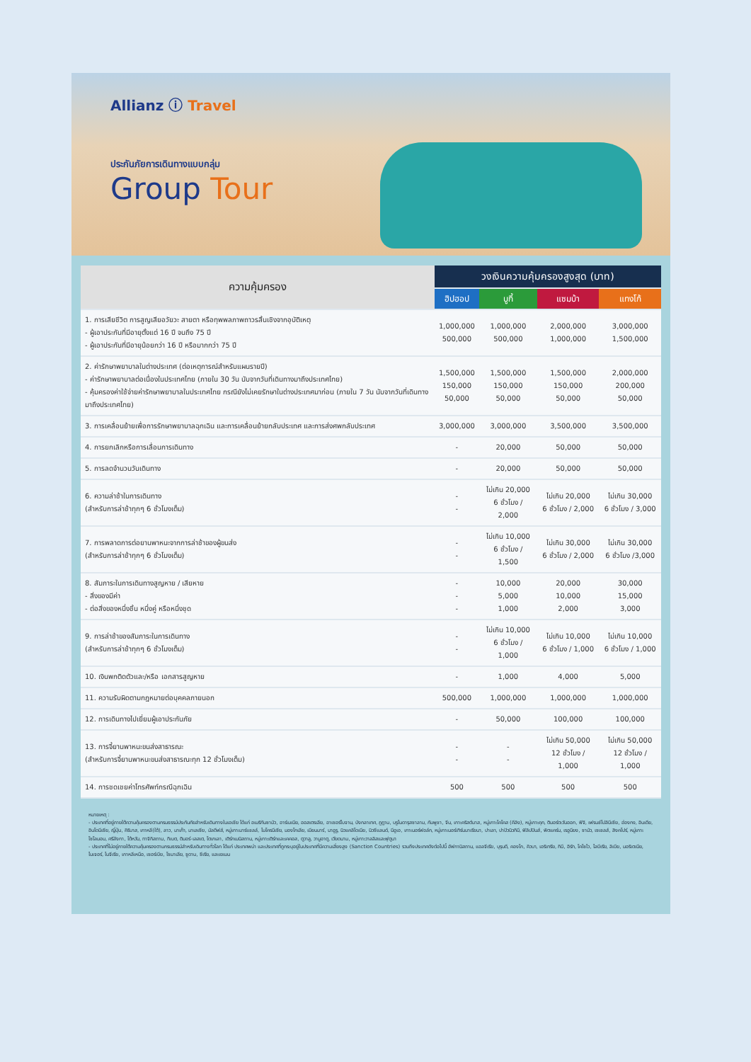Allianz ⓘ Travel
ประกันภัยการเดินทางแบบกลุ่ม
Group Tour
| ความคุ้มครอง | วงเงินความคุ้มครองสูงสุด (บาท) | | | |
| --- | --- | --- | --- | --- |
| | ฮิปฮอป | บูกี้ | แซมบ้า | แทงโก้ |
| 1. การเสียชีวิต การสูญเสียอวัยวะ สายตา หรือทุพพลภาพถาวรสิ้นเชิงจากอุบัติเหตุ - ผู้เอาประกันที่มีอายุตั้งแต่ 16 ปี จนถึง 75 ปี - ผู้เอาประกันที่มีอายุน้อยกว่า 16 ปี หรือมากกว่า 75 ปี | 1,000,000 500,000 | 1,000,000 500,000 | 2,000,000 1,000,000 | 3,000,000 1,500,000 |
| 2. ค่ารักษาพยาบาลในต่างประเทศ (ต่อเหตุการณ์สำหรับแผนรายปี) - ค่ารักษาพยาบาลต่อเนื่องในประเทศไทย (ภายใน 30 วัน นับจากวันที่เดินทางมาถึงประเทศไทย) - คุ้มครองค่าใช้จ่ายค่ารักษาพยาบาลในประเทศไทย กรณียังไม่เคยรักษาในต่างประเทศมาก่อน (ภายใน 7 วัน นับจากวันที่เดินทางมาถึงประเทศไทย) | 1,500,000 150,000 50,000 | 1,500,000 150,000 50,000 | 1,500,000 150,000 50,000 | 2,000,000 200,000 50,000 |
| 3. การเคลื่อนย้ายเพื่อการรักษาพยาบาลฉุกเฉิน และการเคลื่อนย้ายกลับประเทศ และการส่งศพกลับประเทศ | 3,000,000 | 3,000,000 | 3,500,000 | 3,500,000 |
| 4. การยกเลิกหรือการเลื่อนการเดินทาง | - | 20,000 | 50,000 | 50,000 |
| 5. การลดจำนวนวันเดินทาง | - | 20,000 | 50,000 | 50,000 |
| 6. ความล่าช้าในการเดินทาง (สำหรับการล่าช้าทุกๆ 6 ชั่วโมงเต็ม) | - - | ไม่เกิน 20,000 6 ชั่วโมง / 2,000 | ไม่เกิน 20,000 6 ชั่วโมง / 2,000 | ไม่เกิน 30,000 6 ชั่วโมง / 3,000 |
| 7. การพลาดการต่อยานพาหนะจากการล่าช้าของผู้ขนส่ง (สำหรับการล่าช้าทุกๆ 6 ชั่วโมงเต็ม) | - - | ไม่เกิน 10,000 6 ชั่วโมง / 1,500 | ไม่เกิน 30,000 6 ชั่วโมง / 2,000 | ไม่เกิน 30,000 6 ชั่วโมง /3,000 |
| 8. สัมภาระในการเดินทางสูญหาย / เสียหาย - สิ่งของมีค่า - ต่อสิ่งของหนึ่งชิ้น หนึ่งคู่ หรือหนึ่งชุด | - - - | 10,000 5,000 1,000 | 20,000 10,000 2,000 | 30,000 15,000 3,000 |
| 9. การล่าช้าของสัมภาระในการเดินทาง (สำหรับการล่าช้าทุกๆ 6 ชั่วโมงเต็ม) | - - | ไม่เกิน 10,000 6 ชั่วโมง / 1,000 | ไม่เกิน 10,000 6 ชั่วโมง / 1,000 | ไม่เกิน 10,000 6 ชั่วโมง / 1,000 |
| 10. เงินพกติดตัวและ/หรือ เอกสารสูญหาย | - | 1,000 | 4,000 | 5,000 |
| 11. ความรับผิดตามกฎหมายต่อบุคคลภายนอก | 500,000 | 1,000,000 | 1,000,000 | 1,000,000 |
| 12. การเดินทางไปเยี่ยมผู้เอาประกันภัย | - | 50,000 | 100,000 | 100,000 |
| 13. การจี้ยานพาหนะขนส่งสาธารณะ (สำหรับการจี้ยานพาหนะขนส่งสาธารณะทุก 12 ชั่วโมงเต็ม) | - - | - - | ไม่เกิน 50,000 12 ชั่วโมง / 1,000 | ไม่เกิน 50,000 12 ชั่วโมง / 1,000 |
| 14. การชดเชยค่าโทรศัพท์กรณีฉุกเฉิน | 500 | 500 | 500 | 500 |
หมายเหตุ :
- ประเทศที่อยู่ภายใต้ความคุ้มครองตามกรมธรรม์ประกันภัยสำหรับเดินทางในเอเชีย ได้แก่ อเมริกันซามัว, อาร์เมเนีย, ออสเตรเลีย, อาเซอร์ไบจาน, บังกลาเทศ, ภูฏาน, บรูไนดารุสซาลาม, กัมพูชา, จีน, เกาะคริสต์มาส, หมู่เกาะโคโคส (คีลิง), หมู่เกาะคุก, ติมอร์ตะวันออก, ฟิจิ, เฟรนช์โปลินีเซีย, ฮ่องกง, อินเดีย, อินโดนีเซีย, ญี่ปุ่น, คิริบาส, เกาหลี(ใต้), ลาว, มาเก๊า, มาเลเซีย, มัลดีฟส์, หมู่เกาะมาร์แชลล์, ไมโครนีเซีย, มองโกเลีย, เมียนมาร์, นาอูรู, นิวแคลิโดเนีย, นิวซีแลนด์, นีอูเอ, เกาะนอร์ฟอล์ก, หมู่เกาะนอร์เทิร์นมาเรียนา, ปาเลา, ปาปัวนิวกินี, ฟิลิปปินส์, พิตแคร์น, เรอูนียง, ซามัว, เซเชลส์, สิงคโปร์, หมู่เกาะโซโลมอน, ศรีลังกา, ไต้หวัน, ทาจิกิสถาน, ทิเบต, ติมอร์-เลสเต, โตเกเลา, เติร์กเมนิสถาน, หมู่เกาะเติร์กและเคคอส, ตูวาลู, วานูอาตู, เวียดนาม, หมู่เกาะวาลลิสและฟุตูนา
- ประเทศที่ไม่อยู่ภายใต้ความคุ้มครองตามกรมธรรม์สำหรับเดินทางทั่วโลก ได้แก่ ประเทศพม่า และประเทศที่ถูกระบุอยู่ในประเทศที่มีความเสี่ยงสูง (Sanction Countries) รวมถึงประเทศดังต่อไปนี้ อัฟกานิสถาน, แอลจีเรีย, บุรุนดี, คองโก, คิวบา, เอริเทรีย, กินี, อิรัก, โคโซโว, ไลบีเรีย, ลิเบีย, มอริเตเนีย, ไนเจอร์, ไนจีเรีย, เกาหลีเหนือ, เซอร์เบีย, โซมาเลีย, ซูดาน, ซีเรีย, และเยเมน